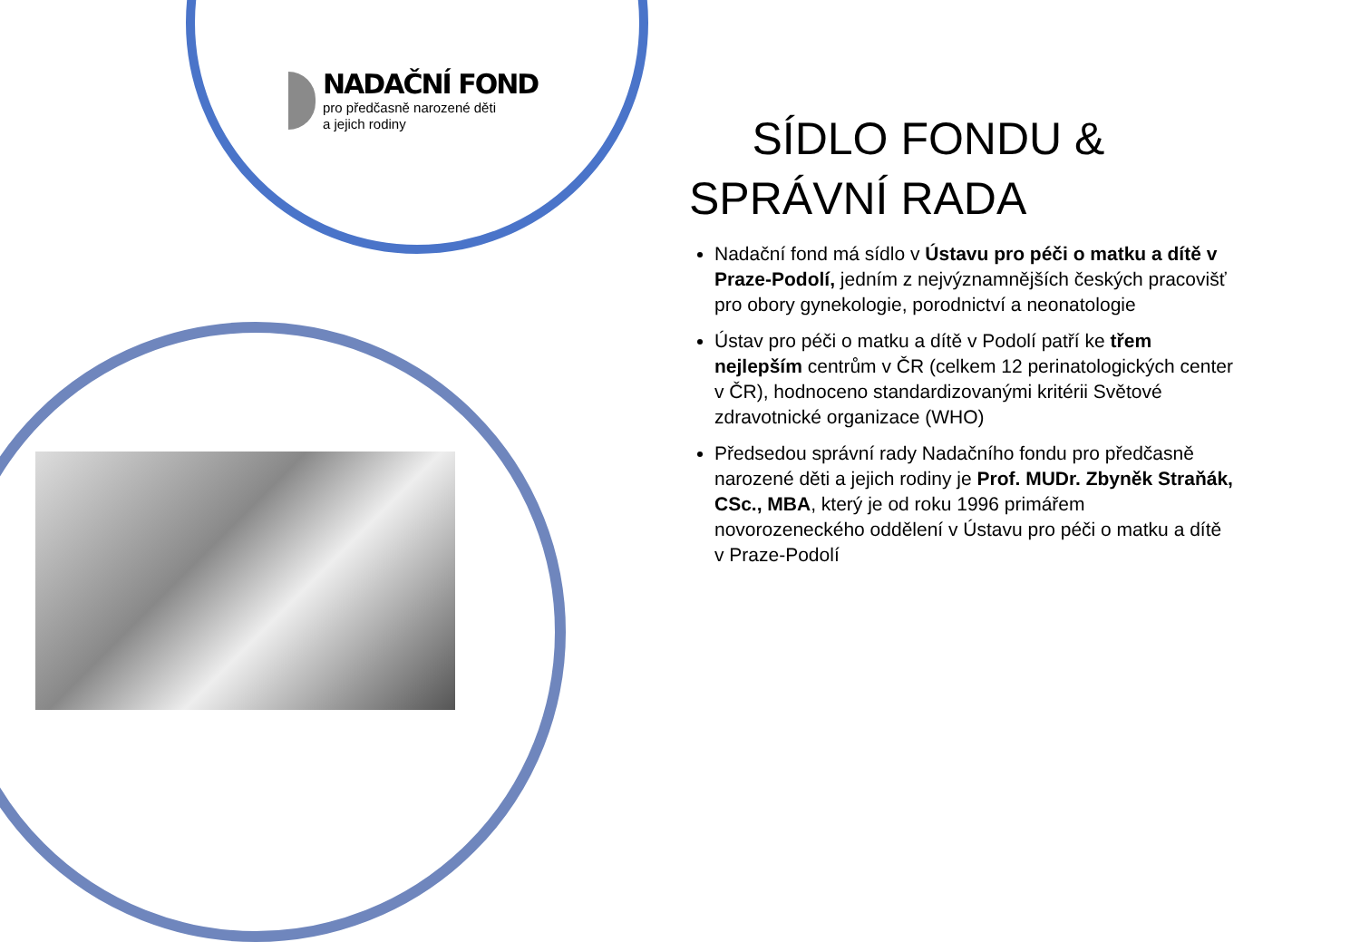NADAČNÍ FOND
pro předčasně narozené děti
a jejich rodiny
SÍDLO FONDU &
SPRÁVNÍ RADA
Nadační fond má sídlo v Ústavu pro péči o matku a dítě v Praze-Podolí, jedním z nejvýznamnějších českých pracovišť pro obory gynekologie, porodnictví a neonatologie
Ústav pro péči o matku a dítě v Podolí patří ke třem nejlepším centrům v ČR (celkem 12 perinatologických center v ČR), hodnoceno standardizovanými kritérii Světové zdravotnické organizace (WHO)
Předsedou správní rady Nadačního fondu pro předčasně narozené děti a jejich rodiny je Prof. MUDr. Zbyněk Straňák, CSc., MBA, který je od roku 1996 primářem novorozeneckého oddělení v Ústavu pro péči o matku a dítě v Praze-Podolí